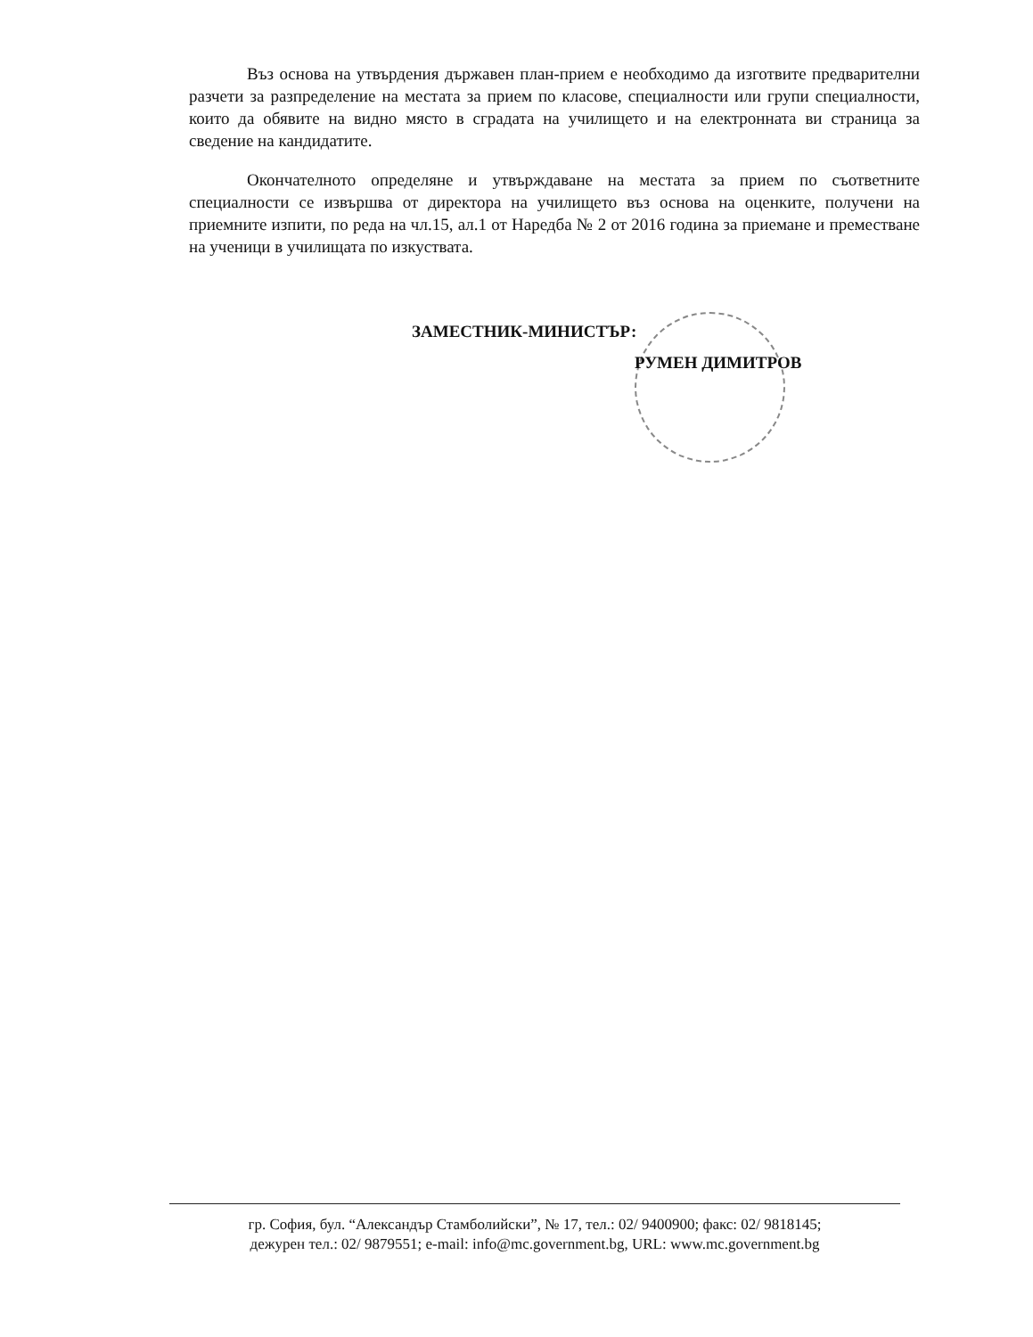Въз основа на утвърдения държавен план-прием е необходимо да изготвите предварителни разчети за разпределение на местата за прием по класове, специалности или групи специалности, които да обявите на видно място в сградата на училището и на електронната ви страница за сведение на кандидатите.
Окончателното определяне и утвърждаване на местата за прием по съответните специалности се извършва от директора на училището въз основа на оценките, получени на приемните изпити, по реда на чл.15, ал.1 от Наредба № 2 от 2016 година за приемане и преместване на ученици в училищата по изкуствата.
ЗАМЕСТНИК-МИНИСТЪР:
РУМЕН ДИМИТРОВ
гр. София, бул. “Александър Стамболийски”, № 17, тел.: 02/ 9400900; факс: 02/ 9818145;
дежурен тел.: 02/ 9879551; e-mail: info@mc.government.bg, URL: www.mc.government.bg